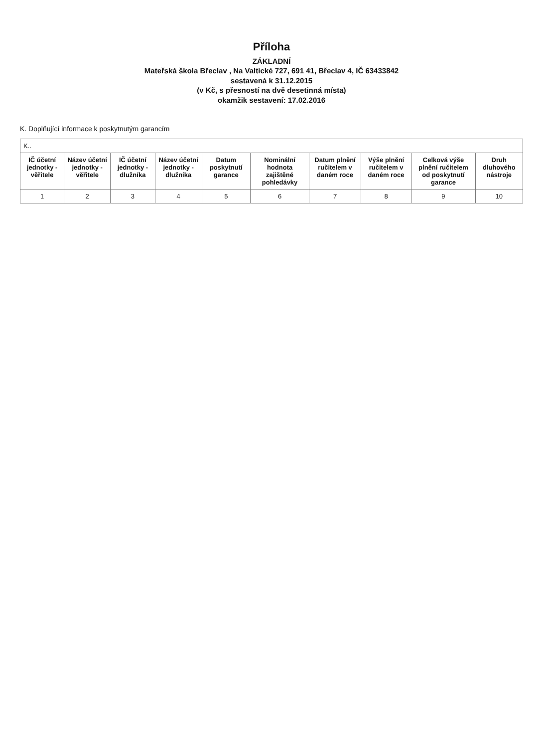Příloha
ZÁKLADNÍ
Mateřská škola Břeclav , Na Valtické 727, 691 41, Břeclav 4, IČ 63433842
sestavená k 31.12.2015
(v Kč, s přesností na dvě desetinná místa)
okamžik sestavení: 17.02.2016
K. Doplňující informace k poskytnutým garancím
| K.. | | | | | | | | | |
| IČ účetní jednotky - věřitele | Název účetní jednotky - věřitele | IČ účetní jednotky - dlužníka | Název účetní jednotky - dlužníka | Datum poskytnutí garance | Nominální hodnota zajištěné pohledávky | Datum plnění ručitelem v daném roce | Výše plnění ručitelem v daném roce | Celková výše plnění ručitelem od poskytnutí garance | Druh dluhového nástroje |
| 1 | 2 | 3 | 4 | 5 | 6 | 7 | 8 | 9 | 10 |